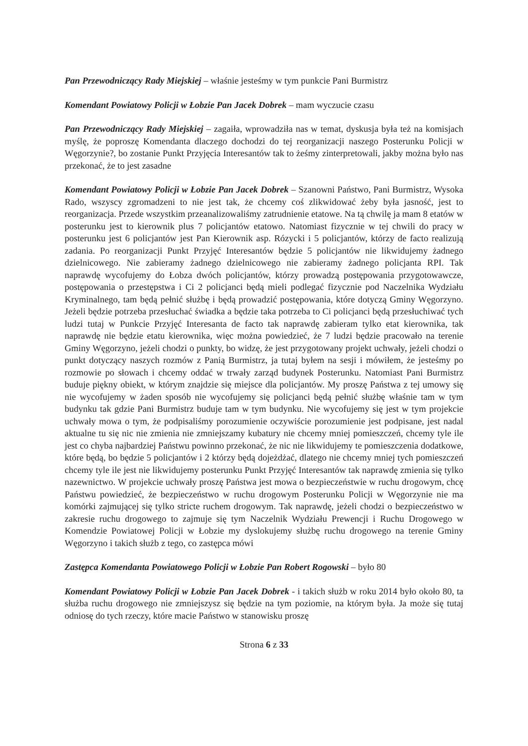Pan Przewodniczący Rady Miejskiej – właśnie jesteśmy w tym punkcie Pani Burmistrz
Komendant Powiatowy Policji w Łobzie Pan Jacek Dobrek – mam wyczucie czasu
Pan Przewodniczący Rady Miejskiej – zagaiła, wprowadziła nas w temat, dyskusja była też na komisjach myślę, że poproszę Komendanta dlaczego dochodzi do tej reorganizacji naszego Posterunku Policji w Węgorzynie?, bo zostanie Punkt Przyjęcia Interesantów tak to żeśmy zinterpretowali, jakby można było nas przekonać, że to jest zasadne
Komendant Powiatowy Policji w Łobzie Pan Jacek Dobrek – Szanowni Państwo, Pani Burmistrz, Wysoka Rado, wszyscy zgromadzeni to nie jest tak, że chcemy coś zlikwidować żeby była jasność, jest to reorganizacja. Przede wszystkim przeanalizowaliśmy zatrudnienie etatowe. Na tą chwilę ja mam 8 etatów w posterunku jest to kierownik plus 7 policjantów etatowo. Natomiast fizycznie w tej chwili do pracy w posterunku jest 6 policjantów jest Pan Kierownik asp. Rózycki i 5 policjantów, którzy de facto realizują zadania. Po reorganizacji Punkt Przyjęć Interesantów będzie 5 policjantów nie likwidujemy żadnego dzielnicowego. Nie zabieramy żadnego dzielnicowego nie zabieramy żadnego policjanta RPI. Tak naprawdę wycofujemy do Łobza dwóch policjantów, którzy prowadzą postępowania przygotowawcze, postępowania o przestępstwa i Ci 2 policjanci będą mieli podlegać fizycznie pod Naczelnika Wydziału Kryminalnego, tam będą pełnić służbę i będą prowadzić postępowania, które dotyczą Gminy Węgorzyno. Jeżeli będzie potrzeba przesłuchać świadka a będzie taka potrzeba to Ci policjanci będą przesłuchiwać tych ludzi tutaj w Punkcie Przyjęć Interesanta de facto tak naprawdę zabieram tylko etat kierownika, tak naprawdę nie będzie etatu kierownika, więc można powiedzieć, że 7 ludzi będzie pracowało na terenie Gminy Węgorzyno, jeżeli chodzi o punkty, bo widzę, że jest przygotowany projekt uchwały, jeżeli chodzi o punkt dotyczący naszych rozmów z Panią Burmistrz, ja tutaj byłem na sesji i mówiłem, że jesteśmy po rozmowie po słowach i chcemy oddać w trwały zarząd budynek Posterunku. Natomiast Pani Burmistrz buduje piękny obiekt, w którym znajdzie się miejsce dla policjantów. My proszę Państwa z tej umowy się nie wycofujemy w żaden sposób nie wycofujemy się policjanci będą pełnić służbę właśnie tam w tym budynku tak gdzie Pani Burmistrz buduje tam w tym budynku. Nie wycofujemy się jest w tym projekcie uchwały mowa o tym, że podpisaliśmy porozumienie oczywiście porozumienie jest podpisane, jest nadal aktualne tu się nic nie zmienia nie zmniejszamy kubatury nie chcemy mniej pomieszczeń, chcemy tyle ile jest co chyba najbardziej Państwu powinno przekonać, że nic nie likwidujemy te pomieszczenia dodatkowe, które będą, bo będzie 5 policjantów i 2 którzy będą dojeżdżać, dlatego nie chcemy mniej tych pomieszczeń chcemy tyle ile jest nie likwidujemy posterunku Punkt Przyjęć Interesantów tak naprawdę zmienia się tylko nazewnictwo. W projekcie uchwały proszę Państwa jest mowa o bezpieczeństwie w ruchu drogowym, chcę Państwu powiedzieć, że bezpieczeństwo w ruchu drogowym Posterunku Policji w Węgorzynie nie ma komórki zajmującej się tylko stricte ruchem drogowym. Tak naprawdę, jeżeli chodzi o bezpieczeństwo w zakresie ruchu drogowego to zajmuje się tym Naczelnik Wydziału Prewencji i Ruchu Drogowego w Komendzie Powiatowej Policji w Łobzie my dyslokujemy służbę ruchu drogowego na terenie Gminy Węgorzyno i takich służb z tego, co zastępca mówi
Zastępca Komendanta Powiatowego Policji w Łobzie Pan Robert Rogowski – było 80
Komendant Powiatowy Policji w Łobzie Pan Jacek Dobrek - i takich służb w roku 2014 było około 80, ta służba ruchu drogowego nie zmniejszysz się będzie na tym poziomie, na którym była. Ja może się tutaj odniosę do tych rzeczy, które macie Państwo w stanowisku proszę
Strona 6 z 33